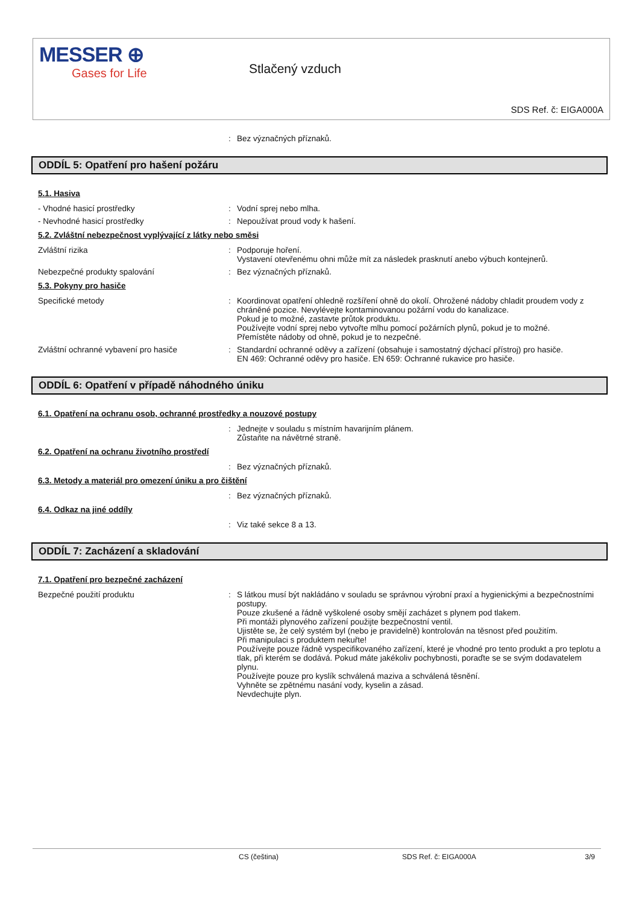MESSER ⊕
Gases for Life
Stlačený vzduch
SDS Ref. č: EIGA000A
: Bez význačných příznaků.
ODDÍL 5: Opatření pro hašení požáru
5.1. Hasiva
- Vhodné hasicí prostředky : Vodní sprej nebo mlha.
- Nevhodné hasicí prostředky : Nepoužívat proud vody k hašení.
5.2. Zvláštní nebezpečnost vyplývající z látky nebo směsi
Zvláštní rizika : Podporuje hoření.
Vystavení otevřenému ohni může mít za následek prasknutí anebo výbuch kontejnerů.
Nebezpečné produkty spalování : Bez význačných příznaků.
5.3. Pokyny pro hasiče
Specifické metody : Koordinovat opatření ohledně rozšíření ohně do okolí. Ohrožené nádoby chladit proudem vody z chráněné pozice. Nevylévejte kontaminovanou požární vodu do kanalizace.
Pokud je to možné, zastavte průtok produktu.
Používejte vodní sprej nebo vytvořte mlhu pomocí požárních plynů, pokud je to možné.
Přemístěte nádoby od ohně, pokud je to nezpečné.
Zvláštní ochranné vybavení pro hasiče : Standardní ochranné oděvy a zařízení (obsahuje i samostatný dýchací přístroj) pro hasiče.
EN 469: Ochranné oděvy pro hasiče. EN 659: Ochranné rukavice pro hasiče.
ODDÍL 6: Opatření v případě náhodného úniku
6.1. Opatření na ochranu osob, ochranné prostředky a nouzové postupy
: Jednejte v souladu s místním havarijním plánem.
Zůstaňte na návětrné straně.
6.2. Opatření na ochranu životního prostředí
: Bez význačných příznaků.
6.3. Metody a materiál pro omezení úniku a pro čištění
: Bez význačných příznaků.
6.4. Odkaz na jiné oddíly
: Viz také sekce 8 a 13.
ODDÍL 7: Zacházení a skladování
7.1. Opatření pro bezpečné zacházení
Bezpečné použití produktu : S látkou musí být nakládáno v souladu se správnou výrobní praxí a hygienickými a bezpečnostními postupy.
Pouze zkušené a řádně vyškolené osoby smějí zacházet s plynem pod tlakem.
Při montáži plynového zařízení použijte bezpečnostní ventil.
Ujistěte se, že celý systém byl (nebo je pravidelně) kontrolován na těsnost před použitím.
Při manipulaci s produktem nekuřte!
Používejte pouze řádně vyspecifikovaného zařízení, které je vhodné pro tento produkt a pro teplotu a tlak, při kterém se dodává. Pokud máte jakékoliv pochybnosti, poraďte se se svým dodavatelem plynu.
Používejte pouze pro kyslík schválená maziva a schválená těsnění.
Vyhněte se zpětnému nasání vody, kyselin a zásad.
Nevdechujte plyn.
CS (čeština) SDS Ref. č: EIGA000A 3/9